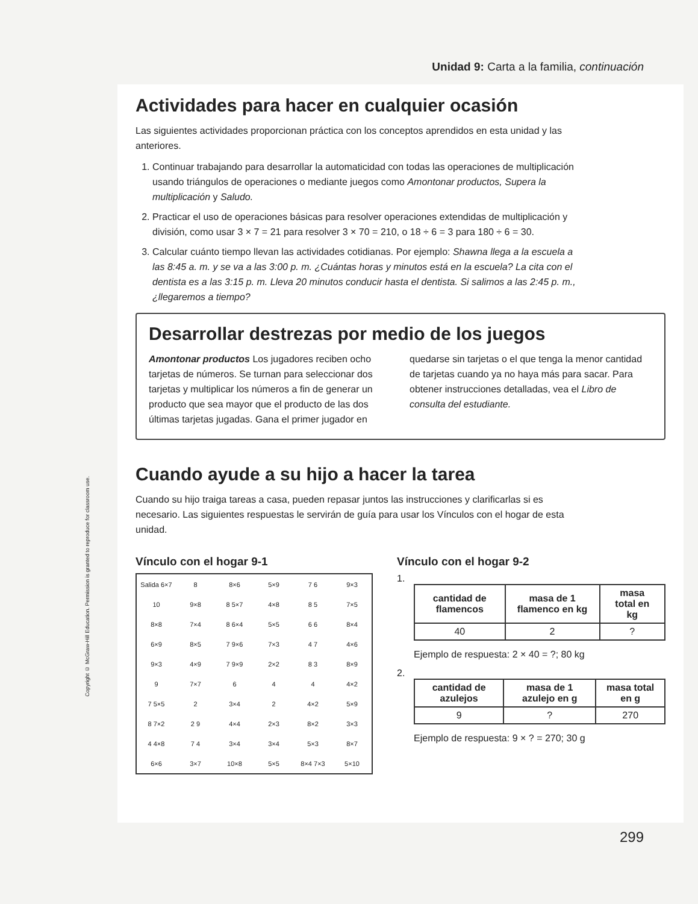Unidad 9: Carta a la familia, continuación
Copyright © McGraw-Hill Education. Permission is granted to reproduce for classroom use.
Actividades para hacer en cualquier ocasión
Las siguientes actividades proporcionan práctica con los conceptos aprendidos en esta unidad y las anteriores.
1. Continuar trabajando para desarrollar la automaticidad con todas las operaciones de multiplicación usando triángulos de operaciones o mediante juegos como Amontonar productos, Supera la multiplicación y Saludo.
2. Practicar el uso de operaciones básicas para resolver operaciones extendidas de multiplicación y división, como usar 3 × 7 = 21 para resolver 3 × 70 = 210, o 18 ÷ 6 = 3 para 180 ÷ 6 = 30.
3. Calcular cuánto tiempo llevan las actividades cotidianas. Por ejemplo: Shawna llega a la escuela a las 8:45 a. m. y se va a las 3:00 p. m. ¿Cuántas horas y minutos está en la escuela? La cita con el dentista es a las 3:15 p. m. Lleva 20 minutos conducir hasta el dentista. Si salimos a las 2:45 p. m., ¿llegaremos a tiempo?
Desarrollar destrezas por medio de los juegos
Amontonar productos Los jugadores reciben ocho tarjetas de números. Se turnan para seleccionar dos tarjetas y multiplicar los números a fin de generar un producto que sea mayor que el producto de las dos últimas tarjetas jugadas. Gana el primer jugador en quedarse sin tarjetas o el que tenga la menor cantidad de tarjetas cuando ya no haya más para sacar. Para obtener instrucciones detalladas, vea el Libro de consulta del estudiante.
Cuando ayude a su hijo a hacer la tarea
Cuando su hijo traiga tareas a casa, pueden repasar juntos las instrucciones y clarificarlas si es necesario. Las siguientes respuestas le servirán de guía para usar los Vínculos con el hogar de esta unidad.
Vínculo con el hogar 9-1
Salida 6×7 8 8×6 5×9 7 6 9×3 10 9×8 8 5×7 4×8 8 5 7×5 8×8 7×4 8 6×4 5×5 6 6 8×4 6×9 8×5 7 9×6 7×3 4 7 4×6 9×3 4×9 7 9×9 2×2 8 3 8×9 9 7×7 6 4 4 4×2 7 5×5 2 3×4 2 4×2 5×9 8 7×2 2 9 4×4 2×3 8×2 3×3 4 4×8 7 4 3×4 3×4 5×3 8×7 6×6 3×7 10×8 5×5 8×4 7×3 5×10
Vínculo con el hogar 9-2
1.
| cantidad de flamencos | masa de 1 flamenco en kg | masa total en kg |
| --- | --- | --- |
| 40 | 2 | ? |
Ejemplo de respuesta: 2 × 40 = ?; 80 kg
2.
| cantidad de azulejos | masa de 1 azulejo en g | masa total en g |
| --- | --- | --- |
| 9 | ? | 270 |
Ejemplo de respuesta: 9 × ? = 270; 30 g
299